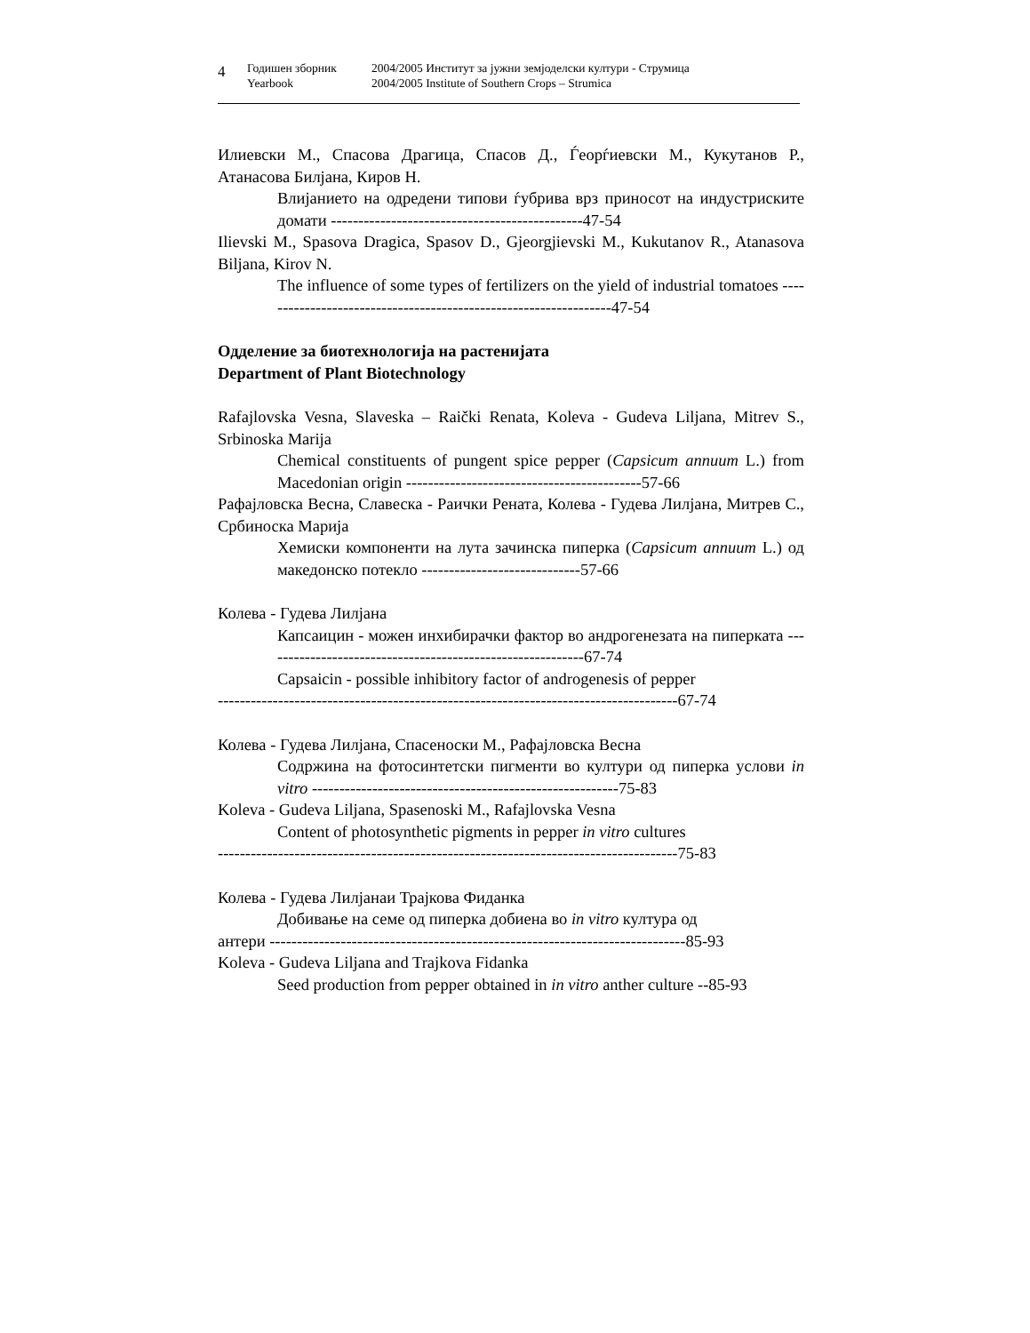4
Годишен зборник
Yearbook
2004/2005 Институт за јужни земјоделски култури - Струмица
2004/2005 Institute of Southern Crops – Strumica
Илиевски М., Спасова Драгица, Спасов Д., Ѓеорѓиевски М., Кукутанов Р., Атанасова Билјана, Киров Н.
Влијанието на одредени типови ѓубрива врз приносот на индустриските домати ----------------------------------------------47-54
Ilievski M., Spasova Dragica, Spasov D., Gjeorgjievski M., Kukutanov R., Atanasova Biljana, Kirov N.
The influence of some types of fertilizers on the yield of industrial tomatoes -----------------------------------------------------------------47-54
Одделение за биотехнологија на растенијата
Department of Plant Biotechnology
Rafajlovska Vesna, Slaveska – Raički Renata, Koleva - Gudeva Liljana, Mitrev S., Srbinoska Marija
Chemical constituents of pungent spice pepper (Capsicum annuum L.) from Macedonian origin -------------------------------------------57-66
Рафајловска Весна, Славеска - Раички Рената, Колева - Гудева Лилјана, Митрев С., Србиноска Марија
Хемиски компоненти на лута зачинска пиперка (Capsicum annuum L.) од македонско потекло -----------------------------57-66
Колева - Гудева Лилјана
Капсаицин - можен инхибирачки фактор во андрогенезата на пиперката -----------------------------------------------------------67-74
Capsaicin - possible inhibitory factor of androgenesis of pepper
------------------------------------------------------------------------------------67-74
Колева - Гудева Лилјана, Спасеноски М., Рафајловска Весна
Содржина на фотосинтетски пигменти во култури од пиперка услови in vitro --------------------------------------------------------75-83
Koleva - Gudeva Liljana, Spasenoski M., Rafajlovska Vesna
Content of photosynthetic pigments in pepper in vitro cultures
------------------------------------------------------------------------------------75-83
Колева - Гудева Лилјанаи Трајкова Фиданка
Добивање на семе од пиперка добиена во in vitro култура од
антери ----------------------------------------------------------------------------85-93
Koleva - Gudeva Liljana and Trajkova Fidanka
Seed production from pepper obtained in in vitro anther culture --85-93